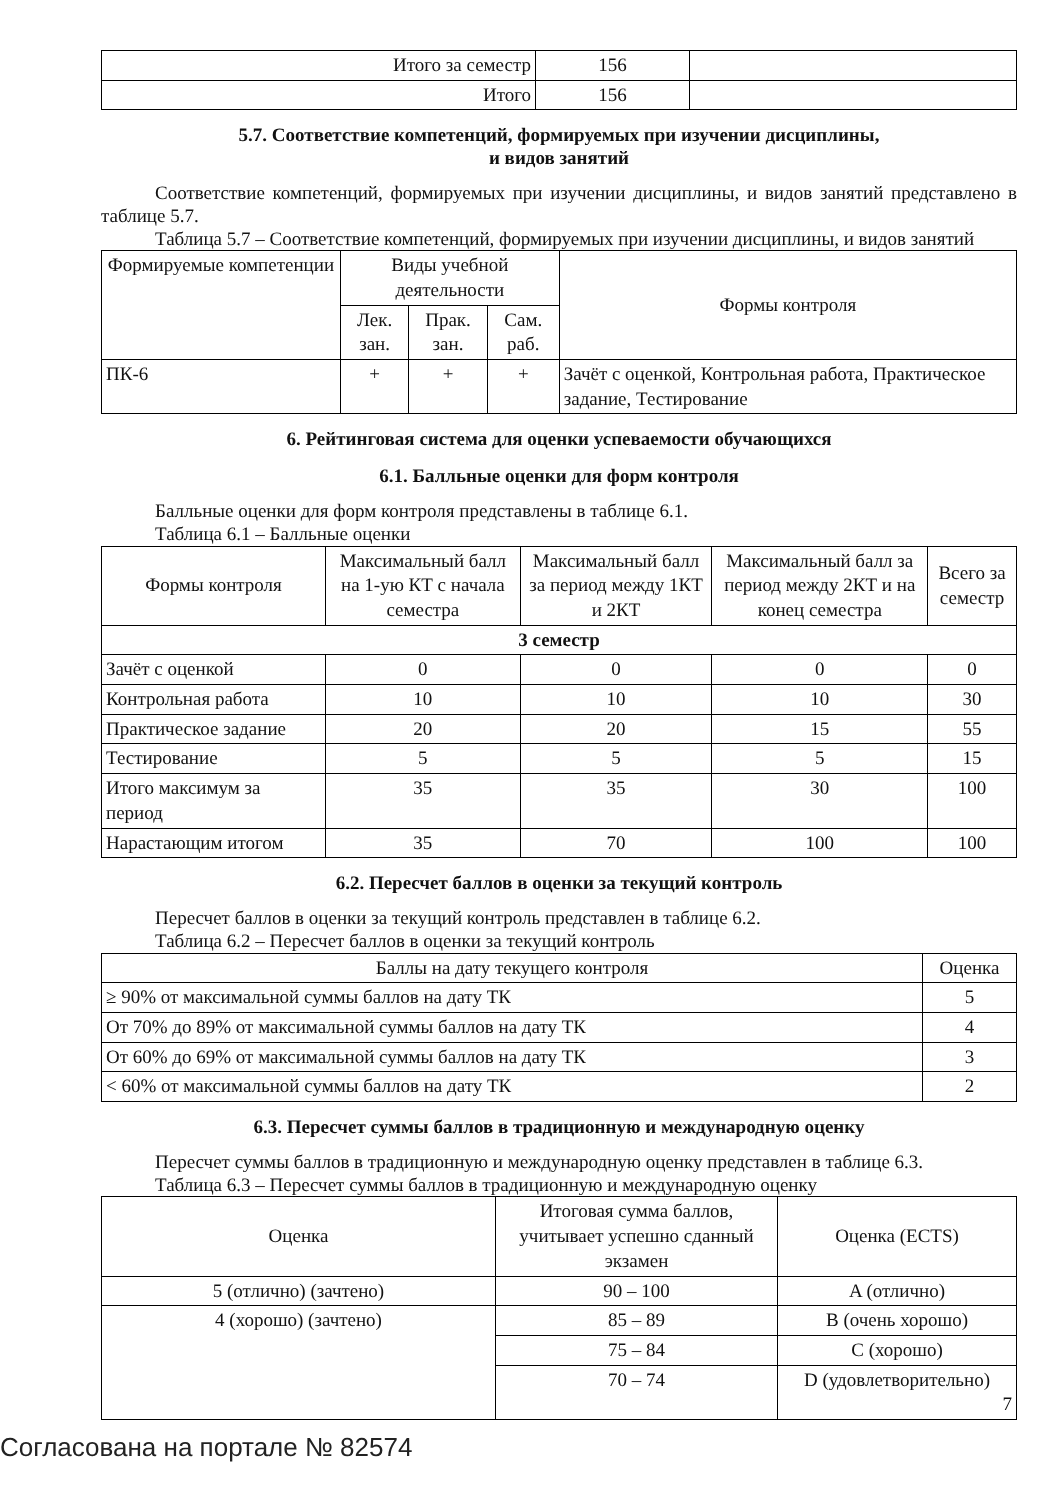| Итого за семестр | 156 | |
| Итого | 156 | |
5.7. Соответствие компетенций, формируемых при изучении дисциплины,
и видов занятий
Соответствие компетенций, формируемых при изучении дисциплины, и видов занятий представлено в таблице 5.7.
Таблица 5.7 – Соответствие компетенций, формируемых при изучении дисциплины, и видов занятий
| Формируемые компетенции | Виды учебной деятельности | | | Формы контроля |
| | Лек. зан. | Прак. зан. | Сам. раб. | |
| ПК-6 | + | + | + | Зачёт с оценкой, Контрольная работа, Практическое задание, Тестирование |
6. Рейтинговая система для оценки успеваемости обучающихся
6.1. Балльные оценки для форм контроля
Балльные оценки для форм контроля представлены в таблице 6.1.
Таблица 6.1 – Балльные оценки
| Формы контроля | Максимальный балл на 1-ую КТ с начала семестра | Максимальный балл за период между 1КТ и 2КТ | Максимальный балл за период между 2КТ и на конец семестра | Всего за семестр |
| 3 семестр | | | | |
| Зачёт с оценкой | 0 | 0 | 0 | 0 |
| Контрольная работа | 10 | 10 | 10 | 30 |
| Практическое задание | 20 | 20 | 15 | 55 |
| Тестирование | 5 | 5 | 5 | 15 |
| Итого максимум за период | 35 | 35 | 30 | 100 |
| Нарастающим итогом | 35 | 70 | 100 | 100 |
6.2. Пересчет баллов в оценки за текущий контроль
Пересчет баллов в оценки за текущий контроль представлен в таблице 6.2.
Таблица 6.2 – Пересчет баллов в оценки за текущий контроль
| Баллы на дату текущего контроля | Оценка |
| ≥ 90% от максимальной суммы баллов на дату ТК | 5 |
| От 70% до 89% от максимальной суммы баллов на дату ТК | 4 |
| От 60% до 69% от максимальной суммы баллов на дату ТК | 3 |
| < 60% от максимальной суммы баллов на дату ТК | 2 |
6.3. Пересчет суммы баллов в традиционную и международную оценку
Пересчет суммы баллов в традиционную и международную оценку представлен в таблице 6.3.
Таблица 6.3 – Пересчет суммы баллов в традиционную и международную оценку
| Оценка | Итоговая сумма баллов, учитывает успешно сданный экзамен | Оценка (ECTS) |
| 5 (отлично) (зачтено) | 90 – 100 | A (отлично) |
| 4 (хорошо) (зачтено) | 85 – 89 | B (очень хорошо) |
| | 75 – 84 | C (хорошо) |
| | 70 – 74 | D (удовлетворительно) 7 |
Согласована на портале № 82574